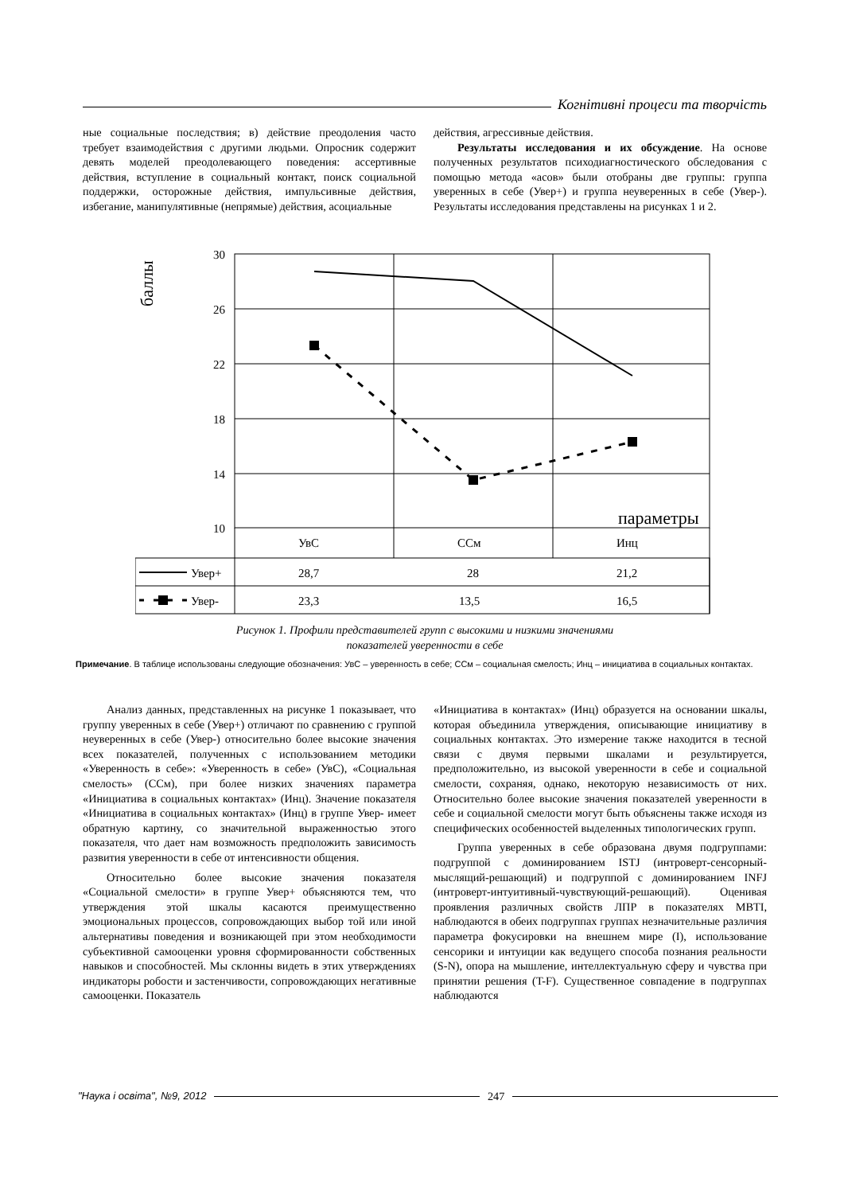Когнітивні процеси та творчість
ные социальные последствия; в) действие преодоления часто требует взаимодействия с другими людьми. Опросник содержит девять моделей преодолевающего поведения: ассертивные действия, вступление в социальный контакт, поиск социальной поддержки, осторожные действия, импульсивные действия, избегание, манипулятивные (непрямые) действия, асоциальные
действия, агрессивные действия.
Результаты исследования и их обсуждение. На основе полученных результатов психодиагностического обследования с помощью метода «асов» были отобраны две группы: группа уверенных в себе (Увер+) и группа неуверенных в себе (Увер-). Результаты исследования представлены на рисунках 1 и 2.
баллы
30
26
22
18
14
10
параметры
УвС
ССм
Инц
Увер+
28,7
28
21,2
Увер-
23,3
13,5
16,5
Рисунок 1. Профили представителей групп с высокими и низкими значениями
показателей уверенности в себе
Примечание. В таблице использованы следующие обозначения: УвС – уверенность в себе; ССм – социальная смелость; Инц – инициатива в социальных контактах.
Анализ данных, представленных на рисунке 1 показывает, что группу уверенных в себе (Увер+) отличают по сравнению с группой неуверенных в себе (Увер-) относительно более высокие значения всех показателей, полученных с использованием методики «Уверенность в себе»: «Уверенность в себе» (УвС), «Социальная смелость» (ССм), при более низких значениях параметра «Инициатива в социальных контактах» (Инц). Значение показателя «Инициатива в социальных контактах» (Инц) в группе Увер- имеет обратную картину, со значительной выраженностью этого показателя, что дает нам возможность предположить зависимость развития уверенности в себе от интенсивности общения.
Относительно более высокие значения показателя «Социальной смелости» в группе Увер+ объясняются тем, что утверждения этой шкалы касаются преимущественно эмоциональных процессов, сопровождающих выбор той или иной альтернативы поведения и возникающей при этом необходимости субъективной самооценки уровня сформированности собственных навыков и способностей. Мы склонны видеть в этих утверждениях индикаторы робости и застенчивости, сопровождающих негативные самооценки. Показатель
«Инициатива в контактах» (Инц) образуется на основании шкалы, которая объединила утверждения, описывающие инициативу в социальных контактах. Это измерение также находится в тесной связи с двумя первыми шкалами и результируется, предположительно, из высокой уверенности в себе и социальной смелости, сохраняя, однако, некоторую независимость от них. Относительно более высокие значения показателей уверенности в себе и социальной смелости могут быть объяснены также исходя из специфических особенностей выделенных типологических групп.
Группа уверенных в себе образована двумя подгруппами: подгруппой с доминированием ISTJ (интроверт-сенсорный-мыслящий-решающий) и подгруппой с доминированием INFJ (интроверт-интуитивный-чувствующий-решающий). Оценивая проявления различных свойств ЛПР в показателях MBTI, наблюдаются в обеих подгруппах группах незначительные различия параметра фокусировки на внешнем мире (I), использование сенсорики и интуиции как ведущего способа познания реальности (S-N), опора на мышление, интеллектуальную сферу и чувства при принятии решения (T-F). Существенное совпадение в подгруппах наблюдаются
"Наука і освіта", №9, 2012 247